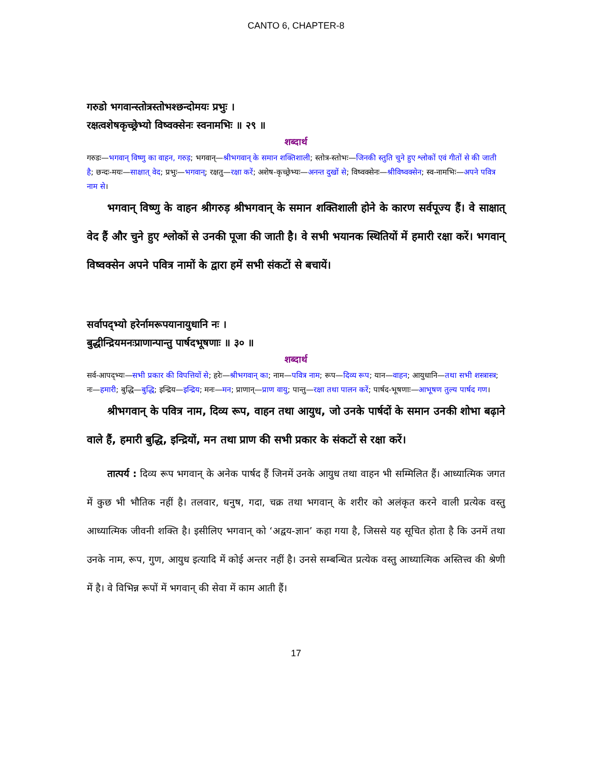CANTO 6, CHAPTER-8
गरुडो भगवान्स्तोत्रस्तोभश्छन्दोमयः प्रभुः ।
रक्षत्वशेषकृच्छ्रेभ्यो विष्वक्सेनः स्वनामभिः ॥ २९ ॥
शब्दार्थ
गरुडः—भगवान् विष्णु का वाहन, गरुड़; भगवान्—श्रीभगवान् के समान शक्तिशाली; स्तोत्र-स्तोभः—जिनकी स्तुति चुने हुए श्लोकों एवं गीतों से की जाती है; छन्दः-मयः—साक्षात् वेद; प्रभुः—भगवान्; रक्षतु—रक्षा करें; अशेष-कृच्छ्रेभ्यः—अनन्त दुखों से; विष्वक्सेनः—श्रीविष्वक्सेन; स्व-नामभिः—अपने पवित्र नाम से।
भगवान् विष्णु के वाहन श्रीगरुड़ श्रीभगवान् के समान शक्तिशाली होने के कारण सर्वपूज्य हैं। वे साक्षात् वेद हैं और चुने हुए श्लोकों से उनकी पूजा की जाती है। वे सभी भयानक स्थितियों में हमारी रक्षा करें। भगवान् विष्वक्सेन अपने पवित्र नामों के द्वारा हमें सभी संकटों से बचायें।
सर्वापद्भ्यो हरेर्नामरूपयानायुधानि नः ।
बुद्धीन्द्रियमनःप्राणान्पान्तु पार्षदभूषणाः ॥ ३० ॥
शब्दार्थ
सर्व-आपद्भ्यः—सभी प्रकार की विपत्तियों से; हरेः—श्रीभगवान् का; नाम—पवित्र नाम; रूप—दिव्य रूप; यान—वाहन; आयुधानि—तथा सभी शस्त्रास्त्र; नः—हमारी; बुद्धि—बुद्धि; इन्द्रिय—इन्द्रिय; मनः—मन; प्राणान्—प्राण वायु; पान्तु—रक्षा तथा पालन करें; पार्षद-भूषणाः—आभूषण तुल्य पार्षद गण।
श्रीभगवान् के पवित्र नाम, दिव्य रूप, वाहन तथा आयुध, जो उनके पार्षदों के समान उनकी शोभा बढ़ाने वाले हैं, हमारी बुद्धि, इन्द्रियों, मन तथा प्राण की सभी प्रकार के संकटों से रक्षा करें।
तात्पर्य : दिव्य रूप भगवान् के अनेक पार्षद हैं जिनमें उनके आयुध तथा वाहन भी सम्मिलित हैं। आध्यात्मिक जगत में कुछ भी भौतिक नहीं है। तलवार, धनुष, गदा, चक्र तथा भगवान् के शरीर को अलंकृत करने वाली प्रत्येक वस्तु आध्यात्मिक जीवनी शक्ति है। इसीलिए भगवान् को ‘अद्वय-ज्ञान’ कहा गया है, जिससे यह सूचित होता है कि उनमें तथा उनके नाम, रूप, गुण, आयुध इत्यादि में कोई अन्तर नहीं है। उनसे सम्बन्धित प्रत्येक वस्तु आध्यात्मिक अस्तित्त्व की श्रेणी में है। वे विभिन्न रूपों में भगवान् की सेवा में काम आती हैं।
17